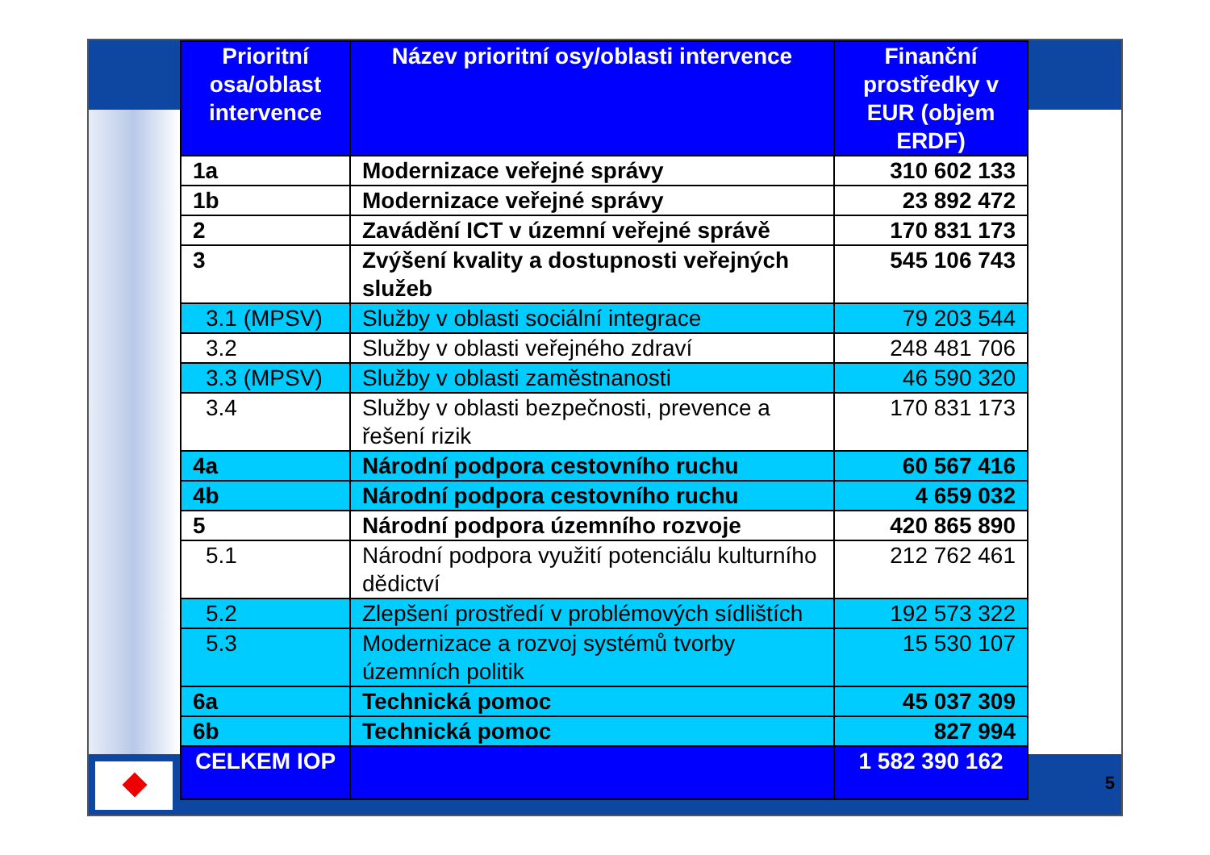5
| Prioritní osa/oblast intervence | Název prioritní osy/oblasti intervence | Finanční prostředky v EUR (objem ERDF) |
| --- | --- | --- |
| 1a | Modernizace veřejné správy | 310 602 133 |
| 1b | Modernizace veřejné správy | 23 892 472 |
| 2 | Zavádění ICT v územní veřejné správě | 170 831 173 |
| 3 | Zvýšení kvality a dostupnosti veřejných služeb | 545 106 743 |
| 3.1 (MPSV) | Služby v oblasti sociální integrace | 79 203 544 |
| 3.2 | Služby v oblasti veřejného zdraví | 248 481 706 |
| 3.3 (MPSV) | Služby v oblasti zaměstnanosti | 46 590 320 |
| 3.4 | Služby v oblasti bezpečnosti, prevence a řešení rizik | 170 831 173 |
| 4a | Národní podpora cestovního ruchu | 60 567 416 |
| 4b | Národní podpora cestovního ruchu | 4 659 032 |
| 5 | Národní podpora územního rozvoje | 420 865 890 |
| 5.1 | Národní podpora využití potenciálu kulturního dědictví | 212 762 461 |
| 5.2 | Zlepšení prostředí v problémových sídlištích | 192 573 322 |
| 5.3 | Modernizace a rozvoj systémů tvorby územních politik | 15 530 107 |
| 6a | Technická pomoc | 45 037 309 |
| 6b | Technická pomoc | 827 994 |
| CELKEM IOP | | 1 582 390 162 |